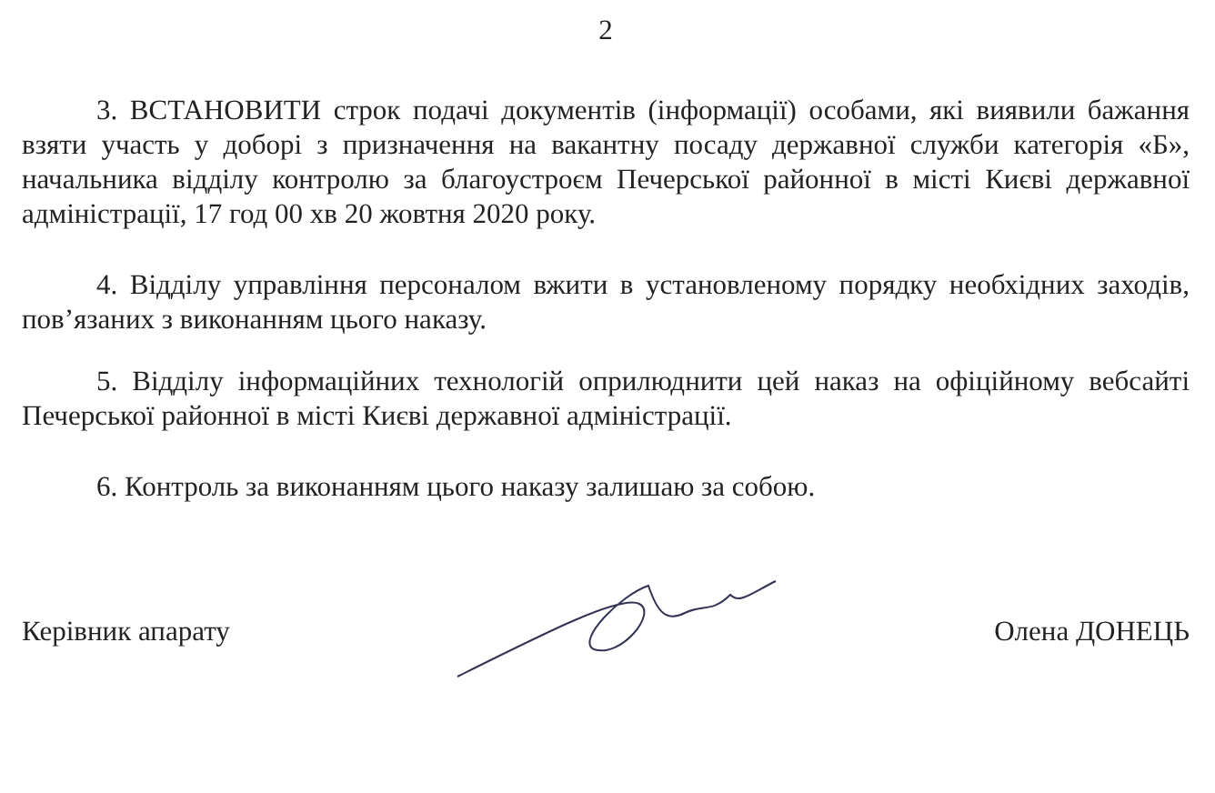2
3. ВСТАНОВИТИ строк подачі документів (інформації) особами, які виявили бажання взяти участь у доборі з призначення на вакантну посаду державної служби категорія «Б», начальника відділу контролю за благоустроєм Печерської районної в місті Києві державної адміністрації, 17 год 00 хв 20 жовтня 2020 року.
4. Відділу управління персоналом вжити в установленому порядку необхідних заходів, пов’язаних з виконанням цього наказу.
5. Відділу інформаційних технологій оприлюднити цей наказ на офіційному вебсайті Печерської районної в місті Києві державної адміністрації.
6. Контроль за виконанням цього наказу залишаю за собою.
Керівник апарату Олена ДОНЕЦЬ